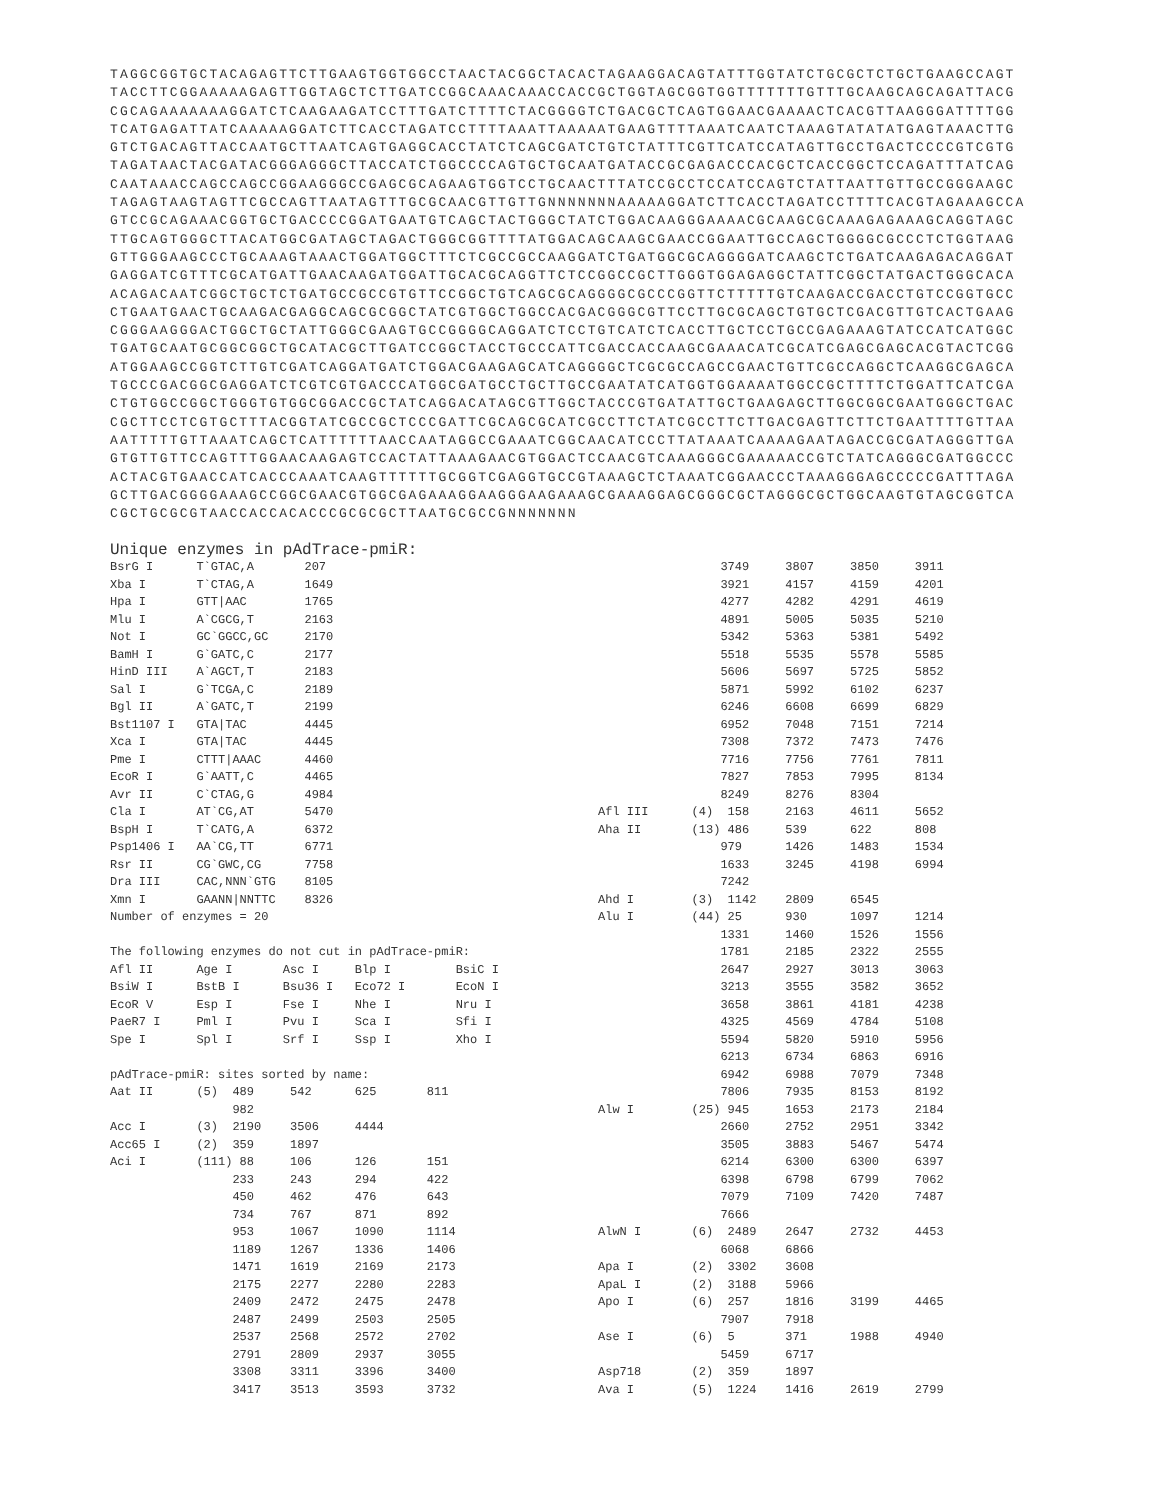TAGGCGGTGCTACAGAGTTCTTGAAGTGGTGGCCTAACTACGGCTACACTAGAAGGACAGTATTTGGTATCTGCGCTCTGCTGAAGCCAGT
TACCTTCGGAAAAAGAGTTGGTAGCTCTTGATCCGGCAAACAAACCACCGCTGGTAGCGGTGGTTTTTTTGTTTGCAAGCAGCAGATTACG
CGCAGAAAAAAAGGATCTCAAGAAGATCCTTTGATCTTTTCTACGGGGTCTGACGCTCAGTGGAACGAAAACTCACGTTAAGGGATTTTGG
TCATGAGATTATCAAAAAGGATCTTCACCTAGATCCTTTTAAATTAAAAATGAAGTTTTAAATCAATCTAAAGTATATATGAGTAAACTTG
GTCTGACAGTTACCAATGCTTAATCAGTGAGGCACCTATCTCAGCGATCTGTCTATTTCGTTCATCCATAGTTGCCTGACTCCCCGTCGTG
TAGATAACTACGATACGGGAGGGCTTACCATCTGGCCCCAGTGCTGCAATGATACCGCGAGACCCACGCTCACCGGCTCCAGATTTATCAG
CAATAAACCAGCCAGCCGGAAGGGCCGAGCGCAGAAGTGGTCCTGCAACTTTATCCGCCTCCATCCAGTCTATTAATTGTTGCCGGGAAGC
TAGAGTAAGTAGTTCGCCAGTTAATAGTTTGCGCAACGTTGTTGNNNNNNNAAAAAGGATCTTCACCTAGATCCTTTTCACGTAGAAAGCCA
GTCCGCAGAAACGGTGCTGACCCCGGATGAATGTCAGCTACTGGGCTATCTGGACAAGGGAAAACGCAAGCGCAAAGAGAAAGCAGGTAGC
TTGCAGTGGGCTTACATGGCGATAGCTAGACTGGGCGGTTTTATGGACAGCAAGCGAACCGGAATTGCCAGCTGGGGCGCCCTCTGGTAAG
GTTGGGAAGCCCTGCAAAGTAAACTGGATGGCTTTCTCGCCGCCAAGGATCTGATGGCGCAGGGGATCAAGCTCTGATCAAGAGACAGGAT
GAGGATCGTTTCGCATGATTGAACAAGATGGATTGCACGCAGGTTCTCCGGCCGCTTGGGTGGAGAGGCTATTCGGCTATGACTGGGCACA
ACAGACAATCGGCTGCTCTGATGCCGCCGTGTTCCGGCTGTCAGCGCAGGGGCGCCCGGTTCTTTTTGTCAAGACCGACCTGTCCGGTGCC
CTGAATGAACTGCAAGACGAGGCAGCGCGGCTATCGTGGCTGGCCACGACGGGCGTTCCTTGCGCAGCTGTGCTCGACGTTGTCACTGAAG
CGGGAAGGGACTGGCTGCTATTGGGCGAAGTGCCGGGGCAGGATCTCCTGTCATCTCACCTTGCTCCTGCCGAGAAAGTATCCATCATGGC
TGATGCAATGCGGCGGCTGCATACGCTTGATCCGGCTACCTGCCCATTCGACCACCAAGCGAAACATCGCATCGAGCGAGCACGTACTCGG
ATGGAAGCCGGTCTTGTCGATCAGGATGATCTGGACGAAGAGCATCAGGGGCTCGCGCCAGCCGAACTGTTCGCCAGGCTCAAGGCGAGCA
TGCCCGACGGCGAGGATCTCGTCGTGACCCATGGCGATGCCTGCTTGCCGAATATCATGGTGGAAAATGGCCGCTTTTCTGGATTCATCGA
CTGTGGCCGGCTGGGTGTGGCGGACCGCTATCAGGACATAGCGTTGGCTACCCGTGATATTGCTGAAGAGCTTGGCGGCGAATGGGCTGAC
CGCTTCCTCGTGCTTTACGGTATCGCCGCTCCCGATTCGCAGCGCATCGCCTTCTATCGCCTTCTTGACGAGTTCTTCTGAATTTTGTTAA
AATTTTTGTTAAATCAGCTCATTTTTTAACCAATAGGCCGAAATCGGCAACATCCCTTATAAATCAAAAGAATAGACCGCGATAGGGTTGA
GTGTTGTTCCAGTTTGGAACAAGAGTCCACTATTAAAGAACGTGGACTCCAACGTCAAAGGGCGAAAAACCGTCTATCAGGGCGATGGCCC
ACTACGTGAACCATCACCCAAATCAAGTTTTTTGCGGTCGAGGTGCCGTAAAGCTCTAAATCGGAACCCTAAAGGGAGCCCCCGATTTAGA
GCTTGACGGGGAAAGCCGGCGAACGTGGCGAGAAAGGAAGGGAAGAAAGCGAAAGGAGCGGGCGCTAGGGCGCTGGCAAGTGTAGCGGTCA
CGCTGCGCGTAACCACCACACCCGCGCGCTTAATGCGCCGNNNNNNN
Unique enzymes in pAdTrace-pmiR:
BsrG I      T`GTAC,A       207
Xba I       T`CTAG,A       1649
Hpa I       GTT|AAC        1765
Mlu I       A`CGCG,T       2163
Not I       GC`GGCC,GC     2170
BamH I      G`GATC,C       2177
HinD III    A`AGCT,T       2183
Sal I       G`TCGA,C       2189
Bgl II      A`GATC,T       2199
Bst1107 I   GTA|TAC        4445
Xca I       GTA|TAC        4445
Pme I       CTTT|AAAC      4460
EcoR I      G`AATT,C       4465
Avr II      C`CTAG,G       4984
Cla I       AT`CG,AT       5470
BspH I      T`CATG,A       6372
Psp1406 I   AA`CG,TT       6771
Rsr II      CG`GWC,CG      7758
Dra III     CAC,NNN`GTG    8105
Xmn I       GAANN|NNTTC    8326
Number of enzymes = 20

The following enzymes do not cut in pAdTrace-pmiR:
Afl II      Age I       Asc I     Blp I         BsiC I
BsiW I      BstB I      Bsu36 I   Eco72 I       EcoN I
EcoR V      Esp I       Fse I     Nhe I         Nru I
PaeR7 I     Pml I       Pvu I     Sca I         Sfi I
Spe I       Spl I       Srf I     Ssp I         Xho I

pAdTrace-pmiR: sites sorted by name:
Aat II      (5)  489     542      625       811
                 982
Acc I       (3)  2190    3506     4444
Acc65 I     (2)  359     1897
Aci I       (111) 88     106      126       151
                 233     243      294       422
                 450     462      476       643
                 734     767      871       892
                 953     1067     1090      1114
                 1189    1267     1336      1406
                 1471    1619     2169      2173
                 2175    2277     2280      2283
                 2409    2472     2475      2478
                 2487    2499     2503      2505
                 2537    2568     2572      2702
                 2791    2809     2937      3055
                 3308    3311     3396      3400
                 3417    3513     3593      3732
                 3749     3807     3850     3911
                 3921     4157     4159     4201
                 4277     4282     4291     4619
                 4891     5005     5035     5210
                 5342     5363     5381     5492
                 5518     5535     5578     5585
                 5606     5697     5725     5852
                 5871     5992     6102     6237
                 6246     6608     6699     6829
                 6952     7048     7151     7214
                 7308     7372     7473     7476
                 7716     7756     7761     7811
                 7827     7853     7995     8134
                 8249     8276     8304
Afl III      (4)  158     2163     4611     5652
Aha II       (13) 486     539      622      808
                 979      1426     1483     1534
                 1633     3245     4198     6994
                 7242
Ahd I        (3)  1142    2809     6545
Alu I        (44) 25      930      1097     1214
                 1331     1460     1526     1556
                 1781     2185     2322     2555
                 2647     2927     3013     3063
                 3213     3555     3582     3652
                 3658     3861     4181     4238
                 4325     4569     4784     5108
                 5594     5820     5910     5956
                 6213     6734     6863     6916
                 6942     6988     7079     7348
                 7806     7935     8153     8192
Alw I        (25) 945     1653     2173     2184
                 2660     2752     2951     3342
                 3505     3883     5467     5474
                 6214     6300     6300     6397
                 6398     6798     6799     7062
                 7079     7109     7420     7487
                 7666
AlwN I       (6)  2489    2647     2732     4453
                 6068     6866
Apa I        (2)  3302    3608
ApaL I       (2)  3188    5966
Apo I        (6)  257     1816     3199     4465
                 7907     7918
Ase I        (6)  5       371      1988     4940
                 5459     6717
Asp718       (2)  359     1897
Ava I        (5)  1224    1416     2619     2799